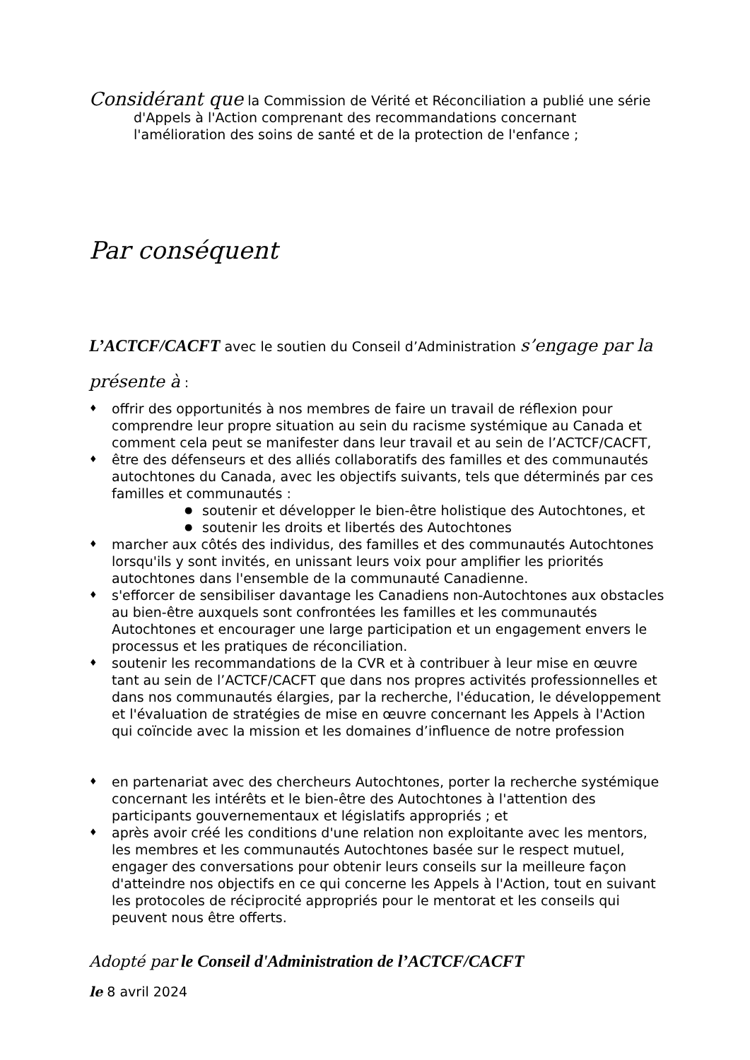Considérant que la Commission de Vérité et Réconciliation a publié une série
d'Appels à l'Action comprenant des recommandations concernant l'amélioration des soins de santé et de la protection de l'enfance ;
Par conséquent
L’ACTCF/CACFT avec le soutien du Conseil d’Administration s’engage par la présente à :
♦ offrir des opportunités à nos membres de faire un travail de réflexion pour comprendre leur propre situation au sein du racisme systémique au Canada et comment cela peut se manifester dans leur travail et au sein de l’ACTCF/CACFT,
♦ être des défenseurs et des alliés collaboratifs des familles et des communautés autochtones du Canada, avec les objectifs suivants, tels que déterminés par ces familles et communautés :
● soutenir et développer le bien-être holistique des Autochtones, et
● soutenir les droits et libertés des Autochtones
♦ marcher aux côtés des individus, des familles et des communautés Autochtones lorsqu'ils y sont invités, en unissant leurs voix pour amplifier les priorités autochtones dans l'ensemble de la communauté Canadienne.
♦ s'efforcer de sensibiliser davantage les Canadiens non-Autochtones aux obstacles au bien-être auxquels sont confrontées les familles et les communautés Autochtones et encourager une large participation et un engagement envers le processus et les pratiques de réconciliation.
♦ soutenir les recommandations de la CVR et à contribuer à leur mise en œuvre tant au sein de l’ACTCF/CACFT que dans nos propres activités professionnelles et dans nos communautés élargies, par la recherche, l'éducation, le développement et l'évaluation de stratégies de mise en œuvre concernant les Appels à l'Action qui coïncide avec la mission et les domaines d’influence de notre profession
♦ en partenariat avec des chercheurs Autochtones, porter la recherche systémique concernant les intérêts et le bien-être des Autochtones à l'attention des participants gouvernementaux et législatifs appropriés ; et
♦ après avoir créé les conditions d'une relation non exploitante avec les mentors, les membres et les communautés Autochtones basée sur le respect mutuel, engager des conversations pour obtenir leurs conseils sur la meilleure façon d'atteindre nos objectifs en ce qui concerne les Appels à l'Action, tout en suivant les protocoles de réciprocité appropriés pour le mentorat et les conseils qui peuvent nous être offerts.
Adopté par le Conseil d'Administration de l’ACTCF/CACFT
le 8 avril 2024